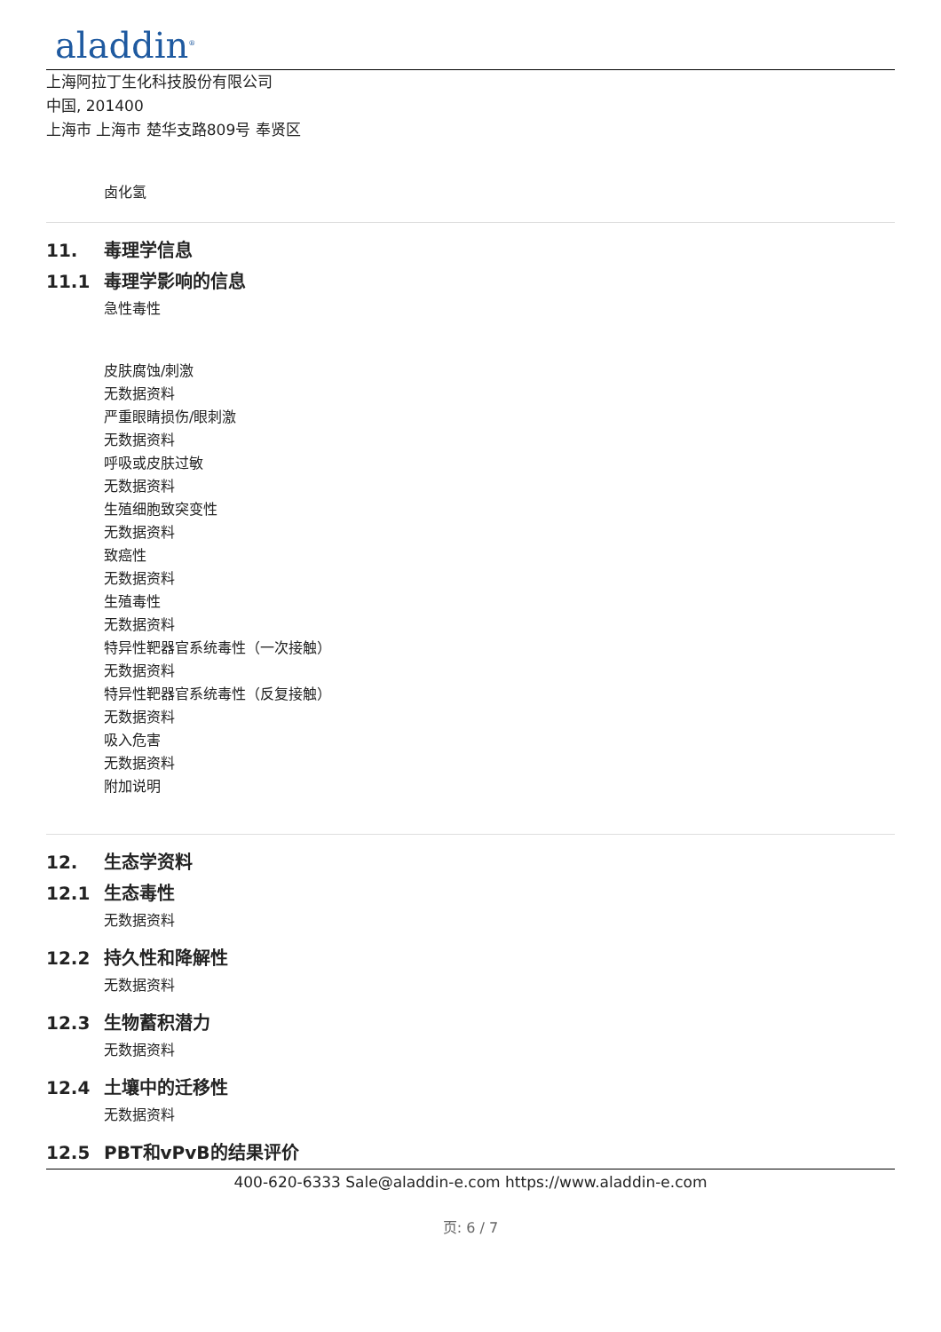aladdin<sup>®</sup>
上海阿拉丁生化科技股份有限公司
中国, 201400
上海市 上海市 楚华支路809号 奉贤区
卤化氢
11. 毒理学信息
11.1 毒理学影响的信息
急性毒性
皮肤腐蚀/刺激
无数据资料
严重眼睛损伤/眼刺激
无数据资料
呼吸或皮肤过敏
无数据资料
生殖细胞致突变性
无数据资料
致癌性
无数据资料
生殖毒性
无数据资料
特异性靶器官系统毒性（一次接触）
无数据资料
特异性靶器官系统毒性（反复接触）
无数据资料
吸入危害
无数据资料
附加说明
12. 生态学资料
12.1 生态毒性
无数据资料
12.2 持久性和降解性
无数据资料
12.3 生物蓄积潜力
无数据资料
12.4 土壤中的迁移性
无数据资料
12.5 PBT和vPvB的结果评价
400-620-6333 Sale@aladdin-e.com https://www.aladdin-e.com
页: 6 / 7